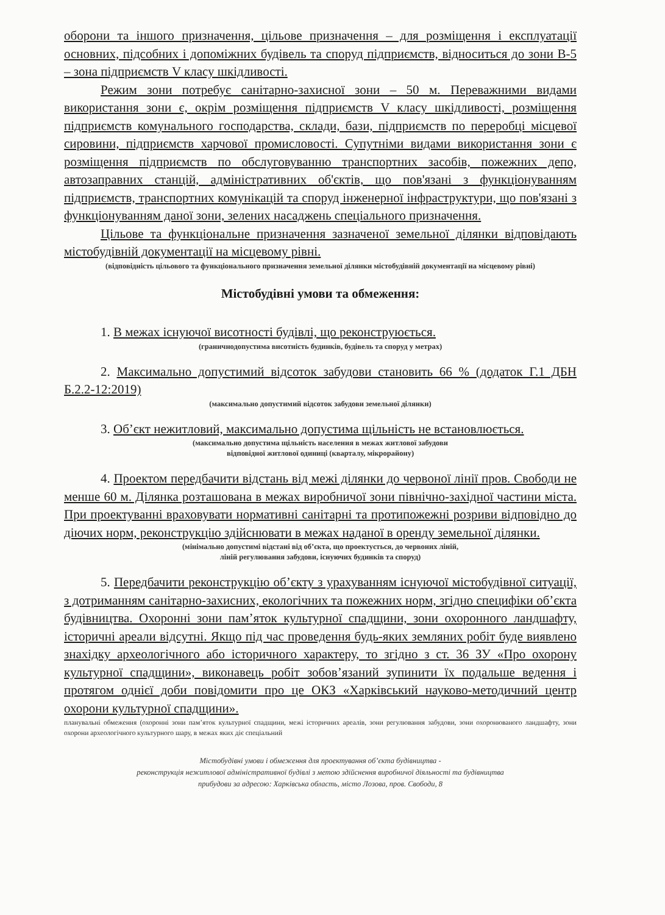оборони та іншого призначення, цільове призначення – для розміщення і експлуатації основних, підсобних і допоміжних будівель та споруд підприємств, відноситься до зони В-5 – зона підприємств V класу шкідливості.
Режим зони потребує санітарно-захисної зони – 50 м. Переважними видами використання зони є, окрім розміщення підприємств V класу шкідливості, розміщення підприємств комунального господарства, склади, бази, підприємств по переробці місцевої сировини, підприємств харчової промисловості. Супутніми видами використання зони є розміщення підприємств по обслуговуванню транспортних засобів, пожежних депо, автозаправних станцій, адміністративних об'єктів, що пов'язані з функціонуванням підприємств, транспортних комунікацій та споруд інженерної інфраструктури, що пов'язані з функціонуванням даної зони, зелених насаджень спеціального призначення.
Цільове та функціональне призначення зазначеної земельної ділянки відповідають містобудівній документації на місцевому рівні.
(відповідність цільового та функціонального призначення земельної ділянки містобудівній документації на місцевому рівні)
Містобудівні умови та обмеження:
1. В межах існуючої висотності будівлі, що реконструюється.
(граничнодопустима висотність будинків, будівель та споруд у метрах)
2. Максимально допустимий відсоток забудови становить 66 % (додаток Г.1 ДБН Б.2.2-12:2019)
(максимально допустимий відсоток забудови земельної ділянки)
3. Об’єкт нежитловий, максимально допустима щільність не встановлюється.
(максимально допустима щільність населення в межах житлової забудови
відповідної житлової одиниці (кварталу, мікрорайону)
4. Проектом передбачити відстань від межі ділянки до червоної лінії пров. Свободи не менше 60 м. Ділянка розташована в межах виробничої зони північно-західної частини міста. При проектуванні враховувати нормативні санітарні та протипожежні розриви відповідно до діючих норм, реконструкцію здійснювати в межах наданої в оренду земельної ділянки.
(мінімально допустимі відстані від об’єкта, що проектується, до червоних ліній,
ліній регулювання забудови, існуючих будинків та споруд)
5. Передбачити реконструкцію об’єкту з урахуванням існуючої містобудівної ситуації, з дотриманням санітарно-захисних, екологічних та пожежних норм, згідно специфіки об’єкта будівництва. Охоронні зони пам’яток культурної спадщини, зони охоронного ландшафту, історичні ареали відсутні. Якщо під час проведення будь-яких земляних робіт буде виявлено знахідку археологічного або історичного характеру, то згідно з ст. 36 ЗУ «Про охорону культурної спадщини», виконавець робіт зобов’язаний зупинити їх подальше ведення і протягом однієї доби повідомити про це ОКЗ «Харківський науково-методичний центр охорони культурної спадщини».
планувальні обмеження (охоронні зони пам’яток культурної спадщини, межі історичних ареалів, зони регулювання забудови, зони охоронюваного ландшафту, зони охорони археологічного культурного шару, в межах яких діє спеціальний
Містобудівні умови і обмеження для проектування об’єкта будівництва -
реконструкція нежитлової адміністративної будівлі з метою здійснення виробничої діяльності та будівництва
прибудови за адресою: Харківська область, місто Лозова, пров. Свободи, 8